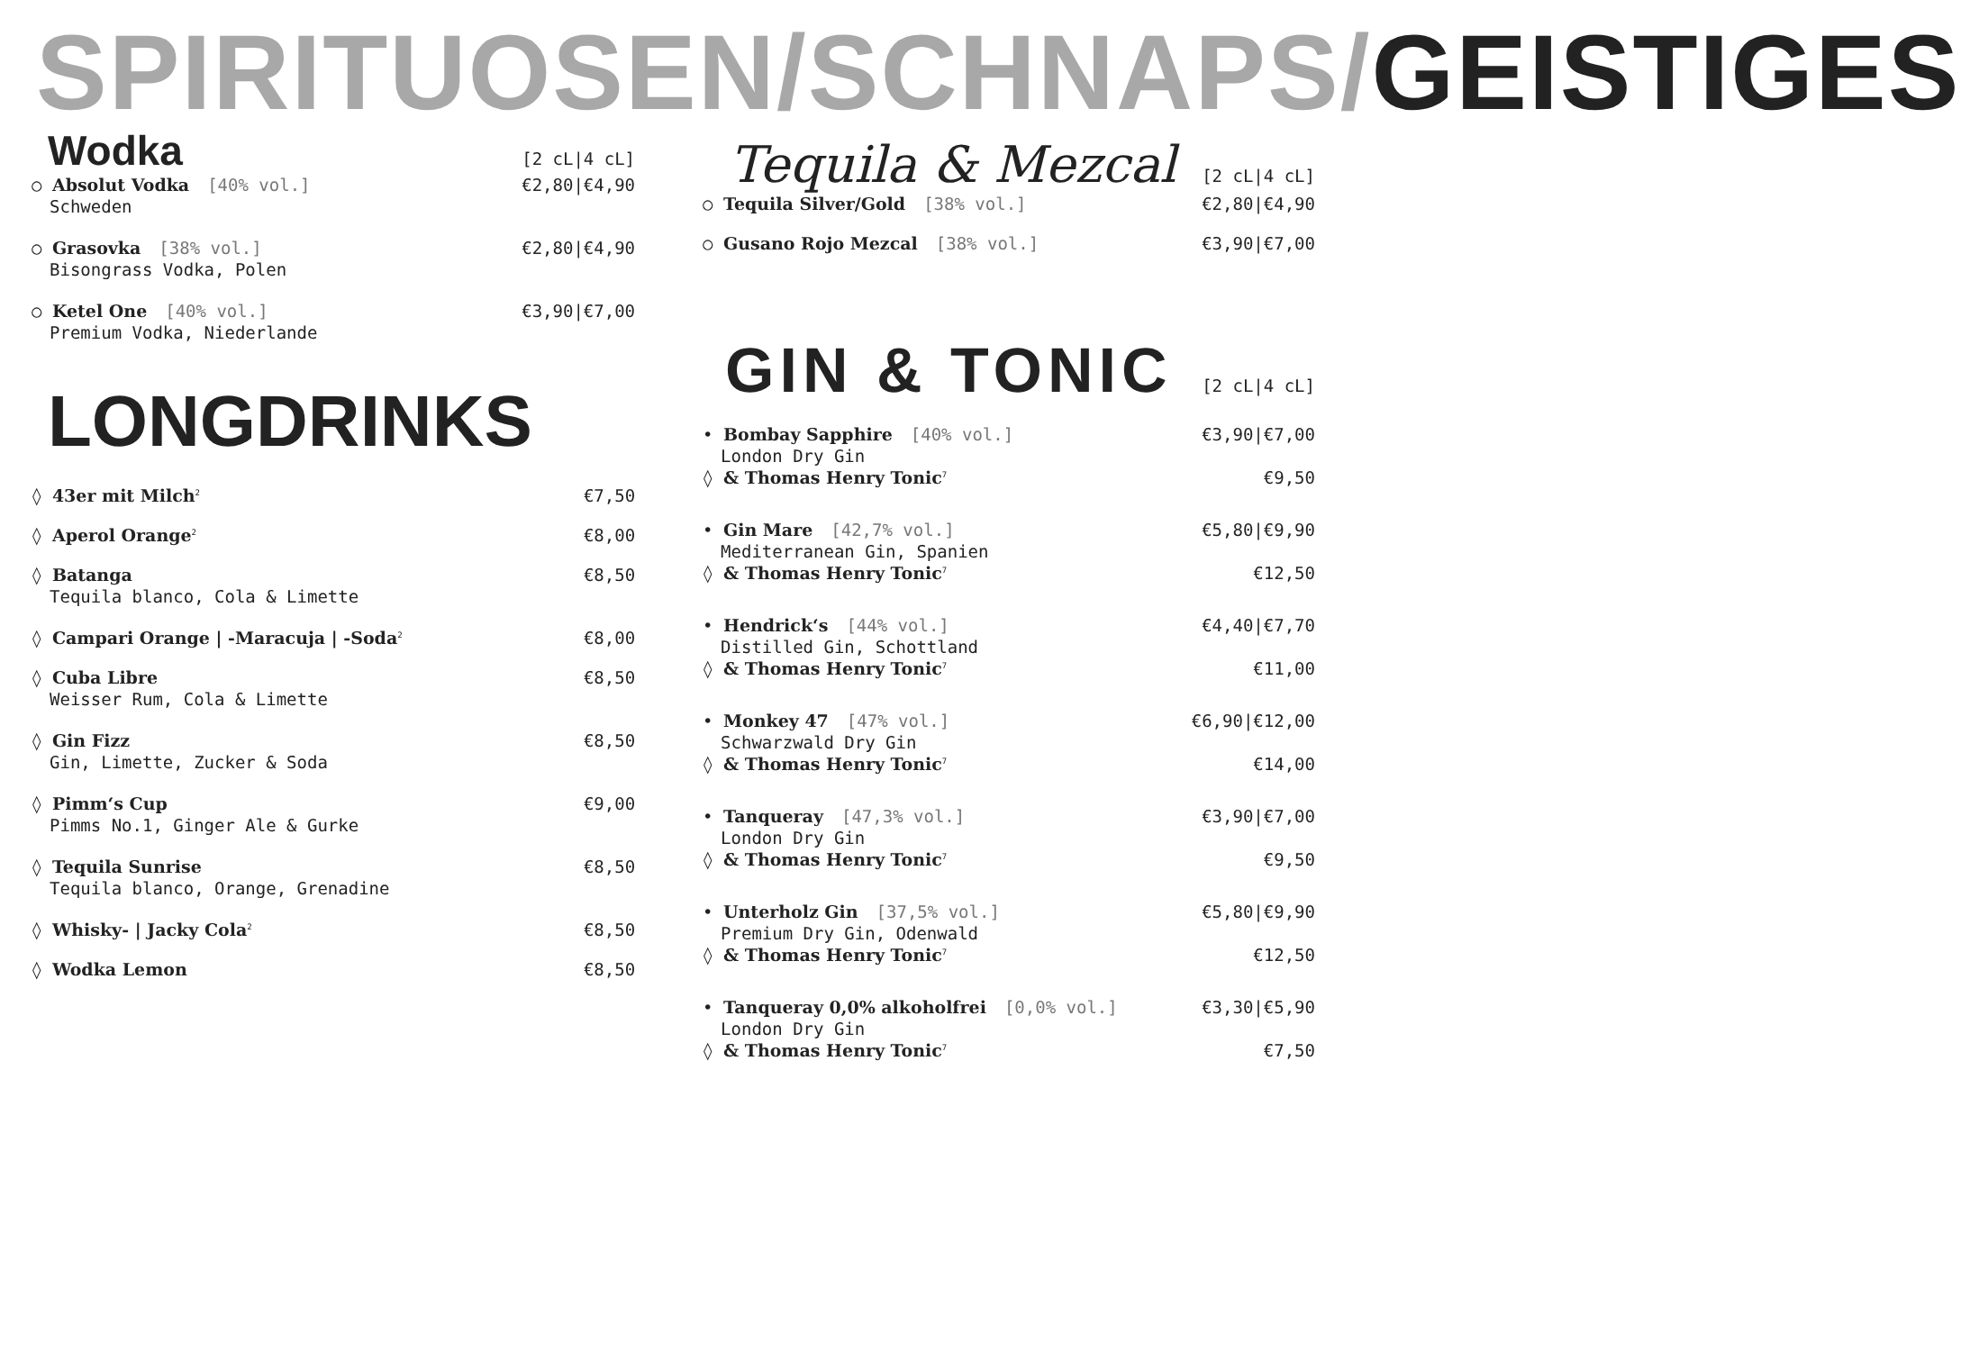SPIRITUOSEN/SCHNAPS/GEISTIGES
Wodka
[2 cL|4 cL]
○ Absolut Vodka [40% vol.] €2,80|€4,90
Schweden
○ Grasovka [38% vol.] €2,80|€4,90
Bisongrass Vodka, Polen
○ Ketel One [40% vol.] €3,90|€7,00
Premium Vodka, Niederlande
LONGDRINKS
◊ 43er mit Milch<sup>2</sup> €7,50
◊ Aperol Orange<sup>2</sup> €8,00
◊ Batanga €8,50
Tequila blanco, Cola & Limette
◊ Campari Orange | -Maracuja | -Soda<sup>2</sup> €8,00
◊ Cuba Libre €8,50
Weisser Rum, Cola & Limette
◊ Gin Fizz €8,50
Gin, Limette, Zucker & Soda
◊ Pimm‘s Cup €9,00
Pimms No.1, Ginger Ale & Gurke
◊ Tequila Sunrise €8,50
Tequila blanco, Orange, Grenadine
◊ Whisky- | Jacky Cola<sup>2</sup> €8,50
◊ Wodka Lemon €8,50
Tequila & Mezcal
[2 cL|4 cL]
○ Tequila Silver/Gold [38% vol.] €2,80|€4,90
○ Gusano Rojo Mezcal [38% vol.] €3,90|€7,00
GIN & TONIC
[2 cL|4 cL]
• Bombay Sapphire [40% vol.] €3,90|€7,00
London Dry Gin
◊ & Thomas Henry Tonic<sup>7</sup> €9,50
• Gin Mare [42,7% vol.] €5,80|€9,90
Mediterranean Gin, Spanien
◊ & Thomas Henry Tonic<sup>7</sup> €12,50
• Hendrick‘s [44% vol.] €4,40|€7,70
Distilled Gin, Schottland
◊ & Thomas Henry Tonic<sup>7</sup> €11,00
• Monkey 47 [47% vol.] €6,90|€12,00
Schwarzwald Dry Gin
◊ & Thomas Henry Tonic<sup>7</sup> €14,00
• Tanqueray [47,3% vol.] €3,90|€7,00
London Dry Gin
◊ & Thomas Henry Tonic<sup>7</sup> €9,50
• Unterholz Gin [37,5% vol.] €5,80|€9,90
Premium Dry Gin, Odenwald
◊ & Thomas Henry Tonic<sup>7</sup> €12,50
• Tanqueray 0,0% alkoholfrei [0,0% vol.] €3,30|€5,90
London Dry Gin
◊ & Thomas Henry Tonic<sup>7</sup> €7,50